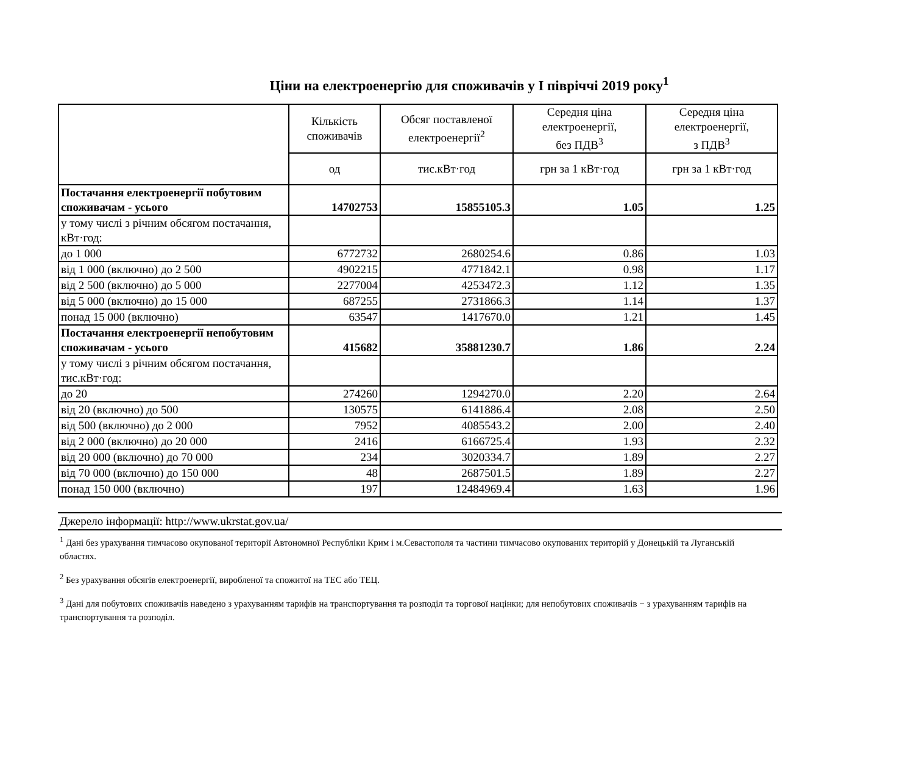Ціни на електроенергію для споживачів у І півріччі 2019 року<sup>1</sup>
| | Кількість споживачів | Обсяг поставленої електроенергії<sup>2</sup> | Середня ціна електроенергії, без ПДВ<sup>3</sup> | Середня ціна електроенергії, з ПДВ<sup>3</sup> |
| --- | --- | --- | --- | --- |
| | од | тис.кВт·год | грн за 1 кВт·год | грн за 1 кВт·год |
| Постачання електроенергії побутовим споживачам - усього | 14702753 | 15855105.3 | 1.05 | 1.25 |
| у тому числі з річним обсягом постачання, кВт·год: | | | | |
| до 1 000 | 6772732 | 2680254.6 | 0.86 | 1.03 |
| від 1 000 (включно) до 2 500 | 4902215 | 4771842.1 | 0.98 | 1.17 |
| від 2 500 (включно) до 5 000 | 2277004 | 4253472.3 | 1.12 | 1.35 |
| від 5 000 (включно) до 15 000 | 687255 | 2731866.3 | 1.14 | 1.37 |
| понад 15 000 (включно) | 63547 | 1417670.0 | 1.21 | 1.45 |
| Постачання електроенергії непобутовим споживачам - усього | 415682 | 35881230.7 | 1.86 | 2.24 |
| у тому числі з річним обсягом постачання, тис.кВт·год: | | | | |
| до 20 | 274260 | 1294270.0 | 2.20 | 2.64 |
| від 20 (включно) до 500 | 130575 | 6141886.4 | 2.08 | 2.50 |
| від 500 (включно) до 2 000 | 7952 | 4085543.2 | 2.00 | 2.40 |
| від 2 000 (включно) до 20 000 | 2416 | 6166725.4 | 1.93 | 2.32 |
| від 20 000 (включно) до 70 000 | 234 | 3020334.7 | 1.89 | 2.27 |
| від 70 000 (включно) до 150 000 | 48 | 2687501.5 | 1.89 | 2.27 |
| понад 150 000 (включно) | 197 | 12484969.4 | 1.63 | 1.96 |
Джерело інформації: http://www.ukrstat.gov.ua/
<sup>1</sup> Дані без урахування тимчасово окупованої території Автономної Республіки Крим і м.Севастополя та частини тимчасово окупованих територій у Донецькій та Луганській областях.
<sup>2</sup> Без урахування обсягів електроенергії, виробленої та спожитої на ТЕС або ТЕЦ.
<sup>3</sup> Дані для побутових споживачів наведено з урахуванням тарифів на транспортування та розподіл та торгової націнки; для непобутових споживачів − з урахуванням тарифів на транспортування та розподіл.